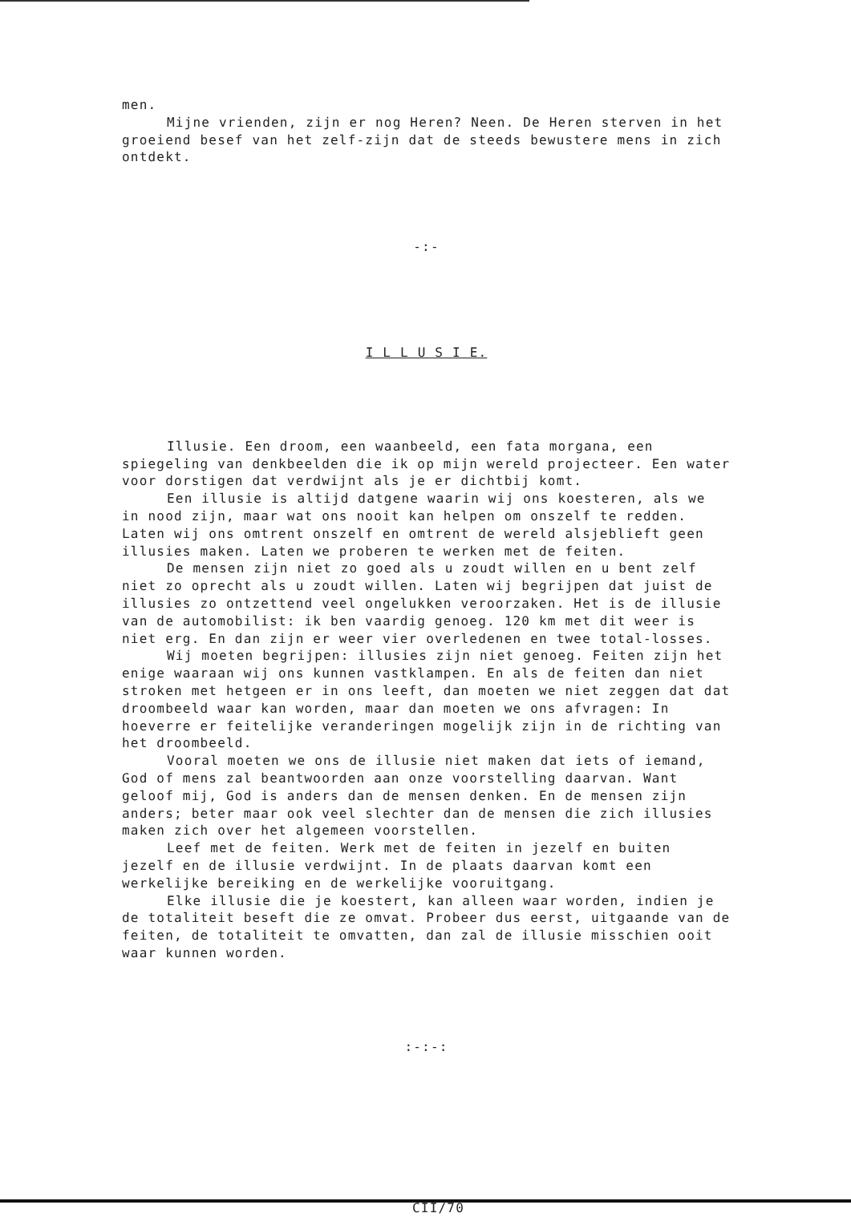men.
Mijne vrienden, zijn er nog Heren? Neen. De Heren sterven in het groeiend besef van het zelf-zijn dat de steeds bewustere mens in zich ontdekt.
-:-
I L L U S I E.
Illusie. Een droom, een waanbeeld, een fata morgana, een spiegeling van denkbeelden die ik op mijn wereld projecteer. Een water voor dorstigen dat verdwijnt als je er dichtbij komt.
Een illusie is altijd datgene waarin wij ons koesteren, als we in nood zijn, maar wat ons nooit kan helpen om onszelf te redden.
Laten wij ons omtrent onszelf en omtrent de wereld alsjeblieft geen illusies maken. Laten we proberen te werken met de feiten.
De mensen zijn niet zo goed als u zoudt willen en u bent zelf niet zo oprecht als u zoudt willen. Laten wij begrijpen dat juist de illusies zo ontzettend veel ongelukken veroorzaken. Het is de illusie van de automobilist: ik ben vaardig genoeg. 120 km met dit weer is niet erg. En dan zijn er weer vier overledenen en twee total-losses.
Wij moeten begrijpen: illusies zijn niet genoeg. Feiten zijn het enige waaraan wij ons kunnen vastklampen. En als de feiten dan niet stroken met hetgeen er in ons leeft, dan moeten we niet zeggen dat dat droombeeld waar kan worden, maar dan moeten we ons afvragen: In hoeverre er feitelijke veranderingen mogelijk zijn in de richting van het droombeeld.
Vooral moeten we ons de illusie niet maken dat iets of iemand, God of mens zal beantwoorden aan onze voorstelling daarvan. Want geloof mij, God is anders dan de mensen denken. En de mensen zijn anders; beter maar ook veel slechter dan de mensen die zich illusies maken zich over het algemeen voorstellen.
Leef met de feiten. Werk met de feiten in jezelf en buiten jezelf en de illusie verdwijnt. In de plaats daarvan komt een werkelijke bereiking en de werkelijke vooruitgang.
Elke illusie die je koestert, kan alleen waar worden, indien je de totaliteit beseft die ze omvat. Probeer dus eerst, uitgaande van de feiten, de totaliteit te omvatten, dan zal de illusie misschien ooit waar kunnen worden.
:-:-:
CII/70